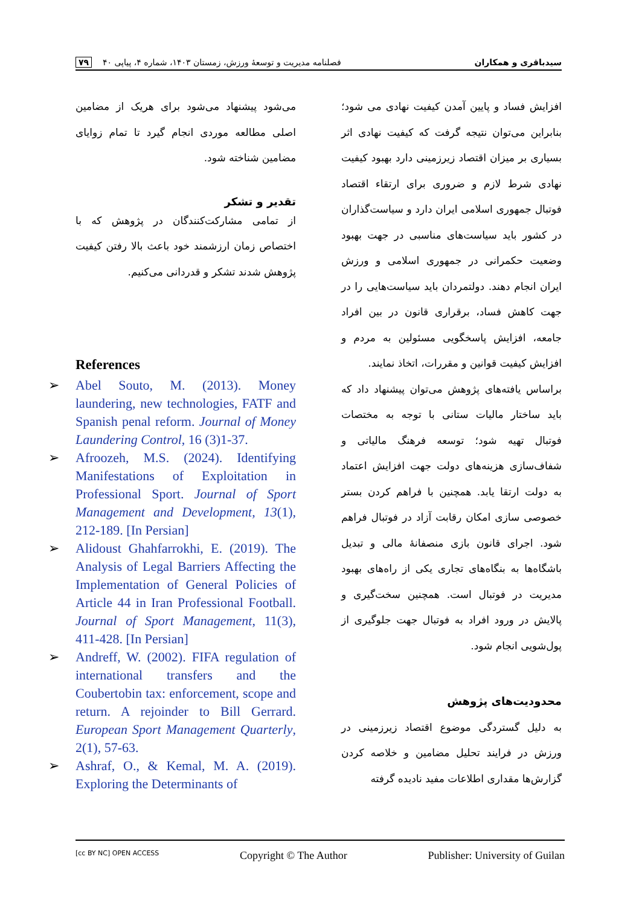سیدباقری و همکاران فصلنامه مدیریت و توسعهٔ ورزش، زمستان ۱۴۰۳، شماره ۴، پیاپی ۴۰ ۷۹
افزایش فساد و پایین آمدن کیفیت نهادی می شود؛ بنابراین می‌توان نتیجه گرفت که کیفیت نهادی اثر بسیاری بر میزان اقتصاد زیرزمینی دارد بهبود کیفیت نهادی شرط لازم و ضروری برای ارتقاء اقتصاد فوتبال جمهوری اسلامی ایران دارد و سیاست‌گذاران در کشور باید سیاست‌های مناسبی در جهت بهبود وضعیت حکمرانی در جمهوری اسلامی و ورزش ایران انجام دهند. دولتمردان باید سیاست‌هایی را در جهت کاهش فساد، برقراری قانون در بین افراد جامعه، افزایش پاسخگویی مسئولین به مردم و افزایش کیفیت قوانین و مقررات، اتخاذ نمایند.
براساس یافته‌های پژوهش می‌توان پیشنهاد داد که باید ساختار مالیات ستانی با توجه به مختصات فوتبال تهیه شود؛ توسعه فرهنگ مالیاتی و شفاف‌سازی هزینه‌های دولت جهت افزایش اعتماد به دولت ارتقا یابد. همچنین با فراهم کردن بستر خصوصی سازی امکان رقابت آزاد در فوتبال فراهم شود. اجرای قانون بازی منصفانهٔ مالی و تبدیل باشگاه‌ها به بنگاه‌های تجاری یکی از راه‌های بهبود مدیریت در فوتبال است. همچنین سخت‌گیری و پالایش در ورود افراد به فوتبال جهت جلوگیری از پول‌شویی انجام شود.
محدودیت‌های پژوهش
به دلیل گستردگی موضوع اقتصاد زیرزمینی در ورزش در فرایند تحلیل مضامین و خلاصه کردن گزارش‌ها مقداری اطلاعات مفید نادیده گرفته
می‌شود پیشنهاد می‌شود برای هریک از مضامین اصلی مطالعه موردی انجام گیرد تا تمام زوایای مضامین شناخته شود.
تقدیر و تشکر
از تمامی مشارکت‌کنندگان در پژوهش که با اختصاص زمان ارزشمند خود باعث بالا رفتن کیفیت پژوهش شدند تشکر و قدردانی می‌کنیم.
References
➢ Abel Souto, M. (2013). Money laundering, new technologies, FATF and Spanish penal reform. Journal of Money Laundering Control, 16 (3)1-37.
➢ Afroozeh, M.S. (2024). Identifying Manifestations of Exploitation in Professional Sport. Journal of Sport Management and Development, 13(1), 212-189. [In Persian]
➢ Alidoust Ghahfarrokhi, E. (2019). The Analysis of Legal Barriers Affecting the Implementation of General Policies of Article 44 in Iran Professional Football. Journal of Sport Management, 11(3), 411-428. [In Persian]
➢ Andreff, W. (2002). FIFA regulation of international transfers and the Coubertobin tax: enforcement, scope and return. A rejoinder to Bill Gerrard. European Sport Management Quarterly, 2(1), 57-63.
➢ Ashraf, O., & Kemal, M. A. (2019). Exploring the Determinants of
[cc BY NC] OPEN ACCESS Copyright © The Author Publisher: University of Guilan